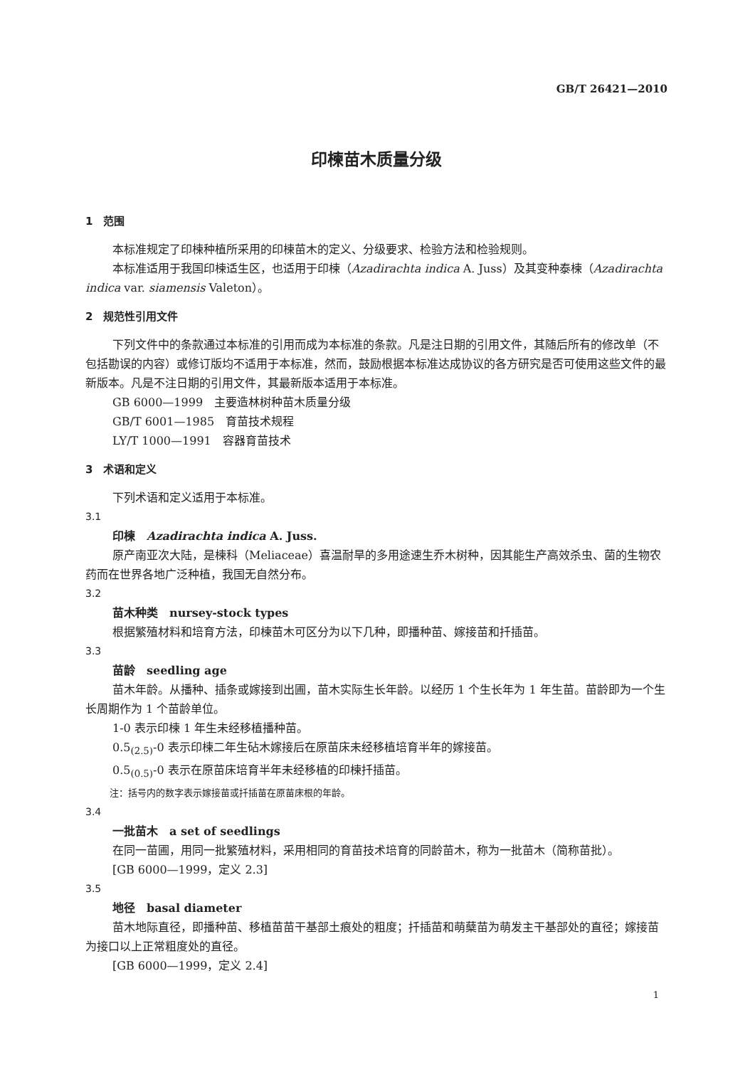GB/T 26421—2010
印楝苗木质量分级
1　范围
本标准规定了印楝种植所采用的印楝苗木的定义、分级要求、检验方法和检验规则。
本标准适用于我国印楝适生区，也适用于印楝（Azadirachta indica A. Juss）及其变种泰楝（Azadirachta indica var. siamensis Valeton）。
2　规范性引用文件
下列文件中的条款通过本标准的引用而成为本标准的条款。凡是注日期的引用文件，其随后所有的修改单（不包括勘误的内容）或修订版均不适用于本标准，然而，鼓励根据本标准达成协议的各方研究是否可使用这些文件的最新版本。凡是不注日期的引用文件，其最新版本适用于本标准。
GB 6000—1999　主要造林树种苗木质量分级
GB/T 6001—1985　育苗技术规程
LY/T 1000—1991　容器育苗技术
3　术语和定义
下列术语和定义适用于本标准。
3.1
印楝　Azadirachta indica A. Juss.
原产南亚次大陆，是楝科（Meliaceae）喜温耐旱的多用途速生乔木树种，因其能生产高效杀虫、菌的生物农药而在世界各地广泛种植，我国无自然分布。
3.2
苗木种类　nursey-stock types
根据繁殖材料和培育方法，印楝苗木可区分为以下几种，即播种苗、嫁接苗和扦插苗。
3.3
苗龄　seedling age
苗木年龄。从播种、插条或嫁接到出圃，苗木实际生长年龄。以经历 1 个生长年为 1 年生苗。苗龄即为一个生长周期作为 1 个苗龄单位。
1-0 表示印楝 1 年生未经移植播种苗。
0.5<sub>(2.5)</sub>-0 表示印楝二年生砧木嫁接后在原苗床未经移植培育半年的嫁接苗。
0.5<sub>(0.5)</sub>-0 表示在原苗床培育半年未经移植的印楝扦插苗。
注：括号内的数字表示嫁接苗或扦插苗在原苗床根的年龄。
3.4
一批苗木　a set of seedlings
在同一苗圃，用同一批繁殖材料，采用相同的育苗技术培育的同龄苗木，称为一批苗木（简称苗批）。
[GB 6000—1999，定义 2.3]
3.5
地径　basal diameter
苗木地际直径，即播种苗、移植苗苗干基部土痕处的粗度；扦插苗和萌蘖苗为萌发主干基部处的直径；嫁接苗为接口以上正常粗度处的直径。
[GB 6000—1999，定义 2.4]
1